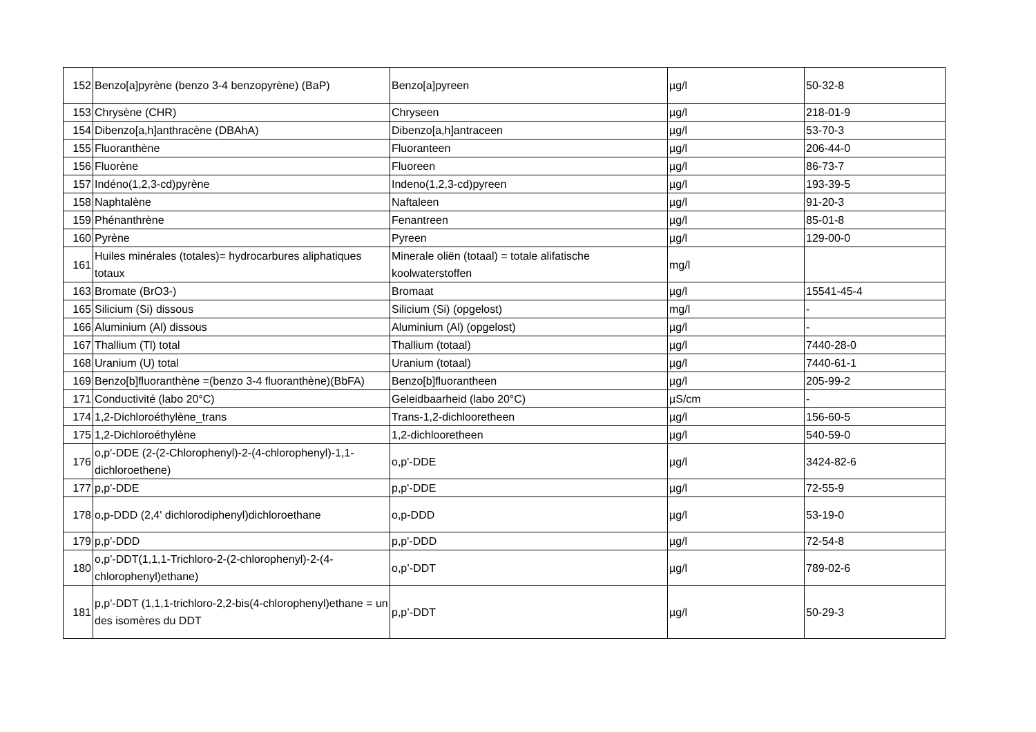| 152 | Benzo[a]pyrène (benzo 3-4 benzopyrène) (BaP) | Benzo[a]pyreen | µg/l | 50-32-8 |
| 153 | Chrysène (CHR) | Chryseen | µg/l | 218-01-9 |
| 154 | Dibenzo[a,h]anthracène (DBAhA) | Dibenzo[a,h]antraceen | µg/l | 53-70-3 |
| 155 | Fluoranthène | Fluoranteen | µg/l | 206-44-0 |
| 156 | Fluorène | Fluoreen | µg/l | 86-73-7 |
| 157 | Indéno(1,2,3-cd)pyrène | Indeno(1,2,3-cd)pyreen | µg/l | 193-39-5 |
| 158 | Naphtalène | Naftaleen | µg/l | 91-20-3 |
| 159 | Phénanthrène | Fenantreen | µg/l | 85-01-8 |
| 160 | Pyrène | Pyreen | µg/l | 129-00-0 |
| 161 | Huiles minérales (totales)= hydrocarbures aliphatiques totaux | Minerale oliën (totaal) = totale alifatische koolwaterstoffen | mg/l | |
| 163 | Bromate (BrO3-) | Bromaat | µg/l | 15541-45-4 |
| 165 | Silicium (Si) dissous | Silicium (Si) (opgelost) | mg/l | - |
| 166 | Aluminium (Al) dissous | Aluminium (Al) (opgelost) | µg/l | - |
| 167 | Thallium (Tl) total | Thallium (totaal) | µg/l | 7440-28-0 |
| 168 | Uranium (U) total | Uranium (totaal) | µg/l | 7440-61-1 |
| 169 | Benzo[b]fluoranthène =(benzo 3-4 fluoranthène)(BbFA) | Benzo[b]fluorantheen | µg/l | 205-99-2 |
| 171 | Conductivité (labo 20°C) | Geleidbaarheid (labo 20°C) | µS/cm | - |
| 174 | 1,2-Dichloroéthylène_trans | Trans-1,2-dichlooretheen | µg/l | 156-60-5 |
| 175 | 1,2-Dichloroéthylène | 1,2-dichlooretheen | µg/l | 540-59-0 |
| 176 | o,p'-DDE (2-(2-Chlorophenyl)-2-(4-chlorophenyl)-1,1-dichloroethene) | o,p'-DDE | µg/l | 3424-82-6 |
| 177 | p,p'-DDE | p,p'-DDE | µg/l | 72-55-9 |
| 178 | o,p-DDD (2,4' dichlorodiphenyl)dichloroethane | o,p-DDD | µg/l | 53-19-0 |
| 179 | p,p'-DDD | p,p'-DDD | µg/l | 72-54-8 |
| 180 | o,p'-DDT(1,1,1-Trichloro-2-(2-chlorophenyl)-2-(4-chlorophenyl)ethane) | o,p’-DDT | µg/l | 789-02-6 |
| 181 | p,p'-DDT (1,1,1-trichloro-2,2-bis(4-chlorophenyl)ethane = un des isomères du DDT | p,p’-DDT | µg/l | 50-29-3 |